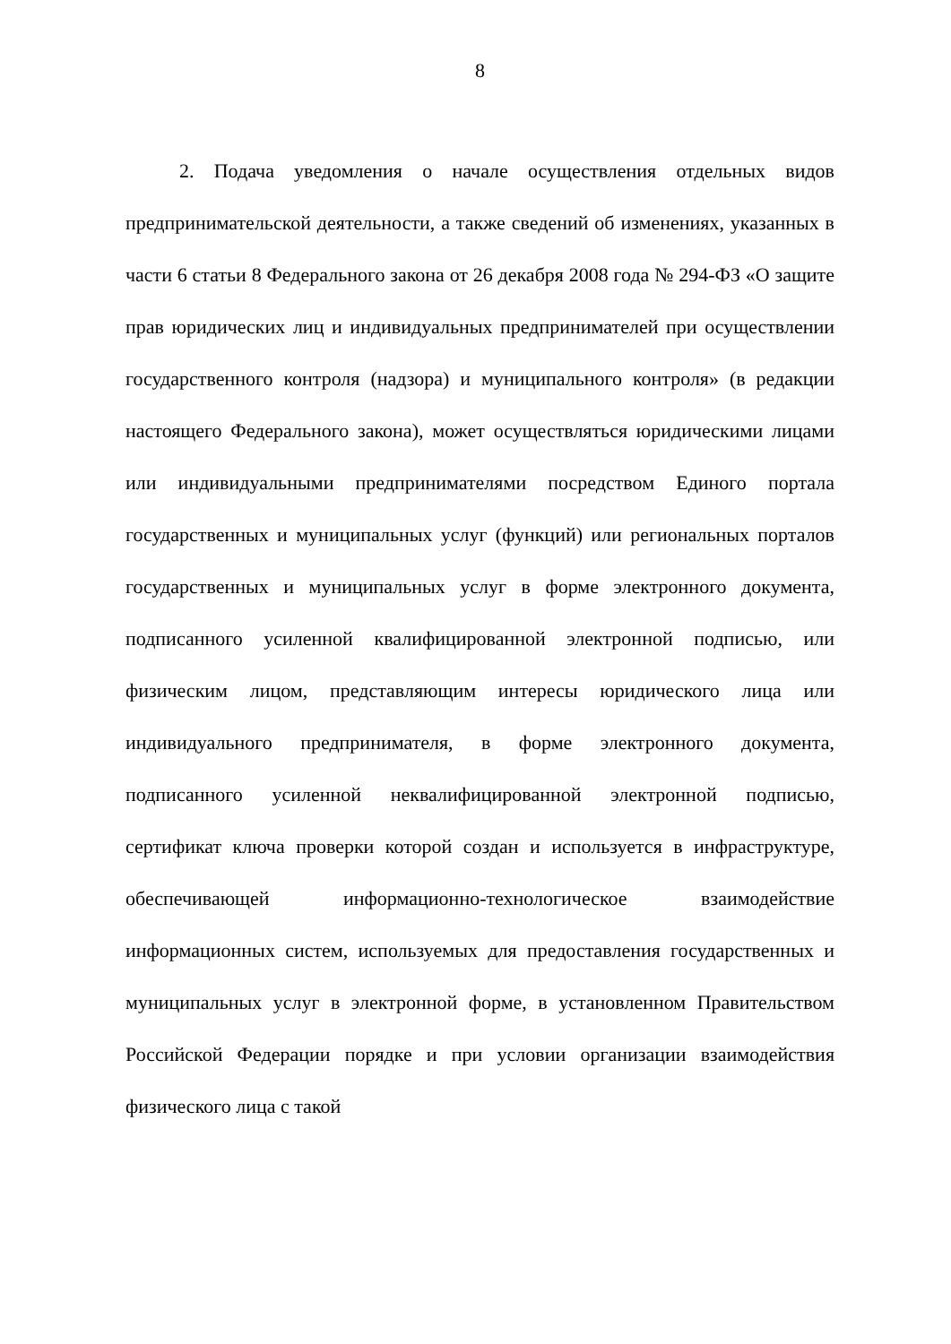8
2. Подача уведомления о начале осуществления отдельных видов предпринимательской деятельности, а также сведений об изменениях, указанных в части 6 статьи 8 Федерального закона от 26 декабря 2008 года № 294-ФЗ «О защите прав юридических лиц и индивидуальных предпринимателей при осуществлении государственного контроля (надзора) и муниципального контроля» (в редакции настоящего Федерального закона), может осуществляться юридическими лицами или индивидуальными предпринимателями посредством Единого портала государственных и муниципальных услуг (функций) или региональных порталов государственных и муниципальных услуг в форме электронного документа, подписанного усиленной квалифицированной электронной подписью, или физическим лицом, представляющим интересы юридического лица или индивидуального предпринимателя, в форме электронного документа, подписанного усиленной неквалифицированной электронной подписью, сертификат ключа проверки которой создан и используется в инфраструктуре, обеспечивающей информационно-технологическое взаимодействие информационных систем, используемых для предоставления государственных и муниципальных услуг в электронной форме, в установленном Правительством Российской Федерации порядке и при условии организации взаимодействия физического лица с такой